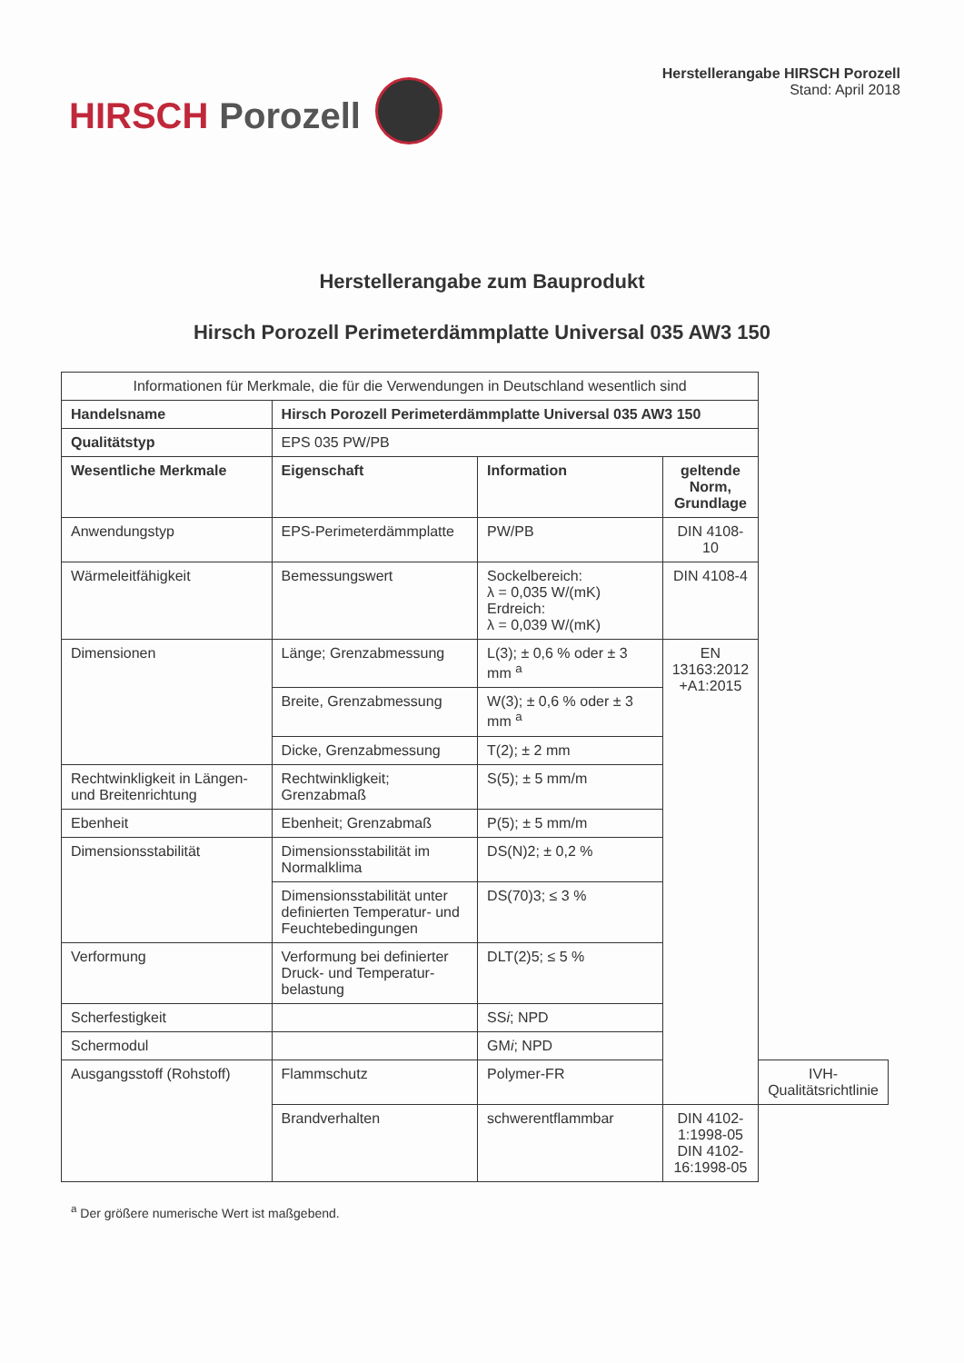HIRSCH Porozell
Herstellerangabe HIRSCH Porozell
Stand: April 2018
Herstellerangabe zum Bauprodukt
Hirsch Porozell Perimeterdämmplatte Universal 035 AW3 150
| Informationen für Merkmale, die für die Verwendungen in Deutschland wesentlich sind | | | | |
| Handelsname | Hirsch Porozell Perimeterdämmplatte Universal 035 AW3 150 | | | |
| Qualitätstyp | EPS 035 PW/PB | | | |
| Wesentliche Merkmale | Eigenschaft | Information | geltende Norm, Grundlage | |
| Anwendungstyp | EPS-Perimeterdämmplatte | PW/PB | DIN 4108-10 | |
| Wärmeleitfähigkeit | Bemessungswert | Sockelbereich: λ = 0,035 W/(mK) Erdreich: λ = 0,039 W/(mK) | DIN 4108-4 | |
| Dimensionen | Länge; Grenzabmessung | L(3); ± 0,6 % oder ± 3 mm <sup>a</sup> | EN 13163:2012 +A1:2015 | |
| | Breite, Grenzabmessung | W(3); ± 0,6 % oder ± 3 mm <sup>a</sup> | | |
| | Dicke, Grenzabmessung | T(2); ± 2 mm | | |
| Rechtwinkligkeit in Längen- und Breitenrichtung | Rechtwinkligkeit; Grenzabmaß | S(5); ± 5 mm/m | | |
| Ebenheit | Ebenheit; Grenzabmaß | P(5); ± 5 mm/m | | |
| Dimensionsstabilität | Dimensionsstabilität im Normalklima | DS(N)2; ± 0,2 % | | |
| | Dimensionsstabilität unter definierten Temperatur- und Feuchtebedingungen | DS(70)3; ≤ 3 % | | |
| Verformung | Verformung bei definierter Druck- und Temperatur-belastung | DLT(2)5; ≤ 5 % | | |
| Scherfestigkeit | | SS i ; NPD | | |
| Schermodul | | GM i ; NPD | | |
| Ausgangsstoff (Rohstoff) | Flammschutz | Polymer-FR | | IVH-Qualitätsrichtlinie |
| | Brandverhalten | schwerentflammbar | DIN 4102-1:1998-05 DIN 4102-16:1998-05 | |
<sup>a</sup> Der größere numerische Wert ist maßgebend.